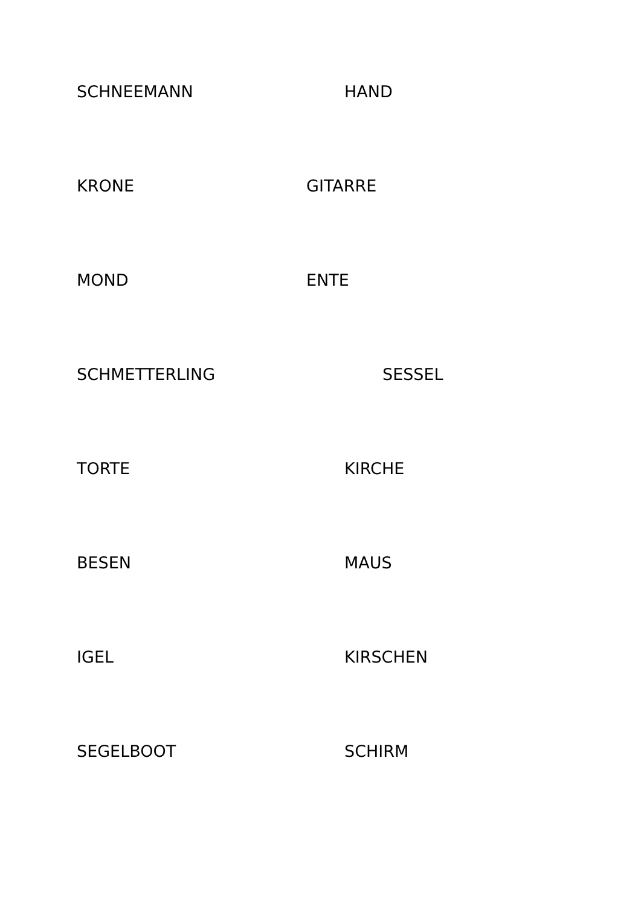SCHNEEMANN HAND
KRONE GITARRE
MOND ENTE
SCHMETTERLING SESSEL
TORTE KIRCHE
BESEN MAUS
IGEL KIRSCHEN
SEGELBOOT SCHIRM